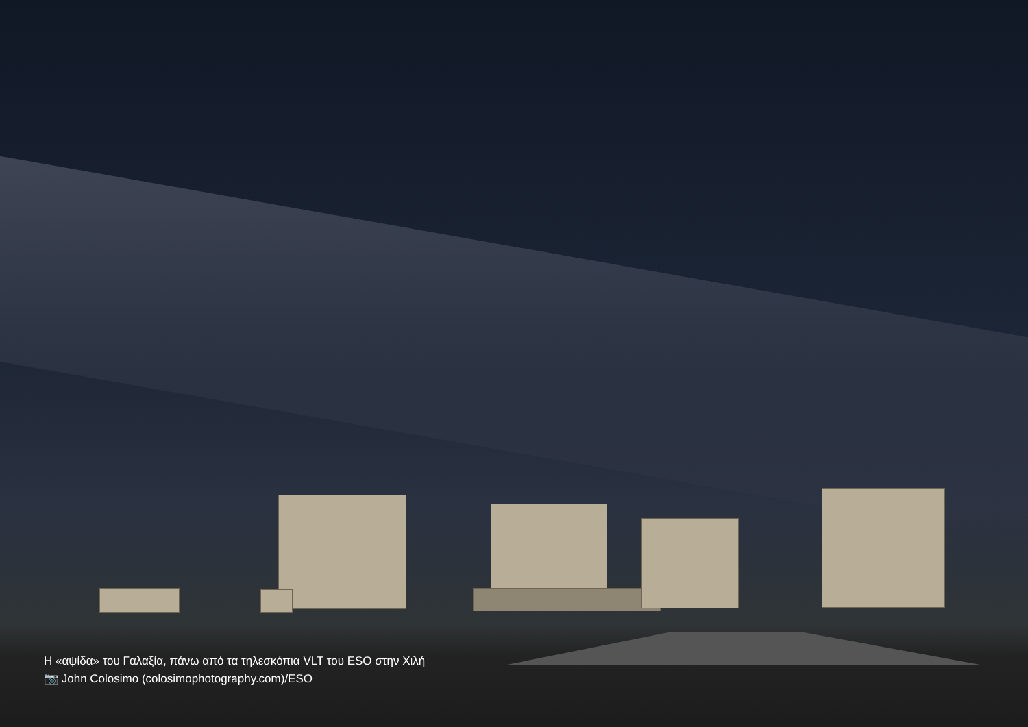Η «αψίδα» του Γαλαξία, πάνω από τα τηλεσκόπια VLT του ESO στην Χιλή
📷 John Colosimo (colosimophotography.com)/ESO